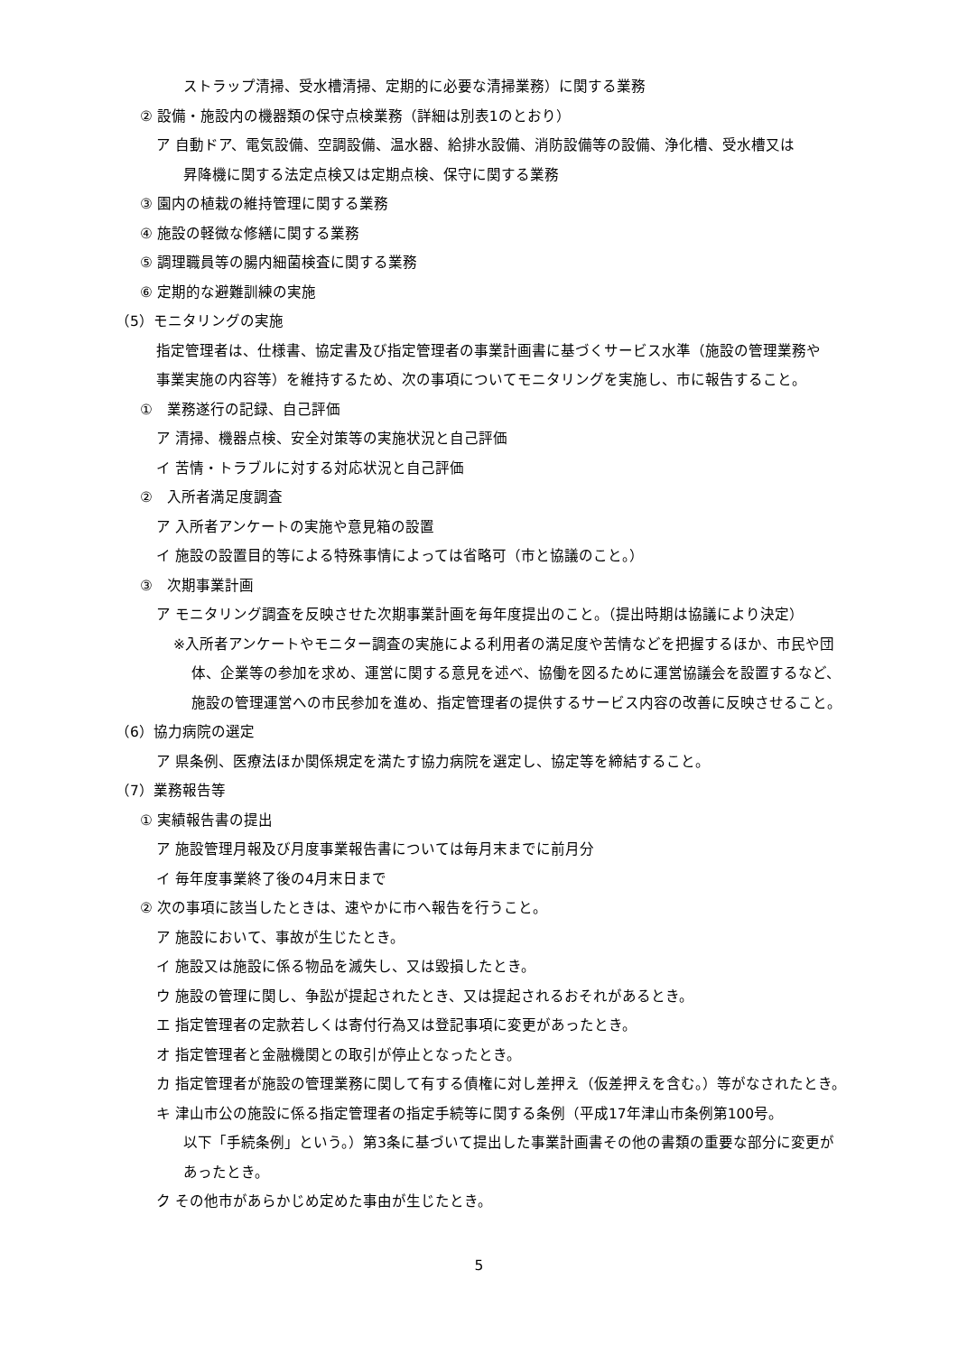ストラップ清掃、受水槽清掃、定期的に必要な清掃業務）に関する業務
② 設備・施設内の機器類の保守点検業務（詳細は別表1のとおり）
ア 自動ドア、電気設備、空調設備、温水器、給排水設備、消防設備等の設備、浄化槽、受水槽又は
昇降機に関する法定点検又は定期点検、保守に関する業務
③ 園内の植栽の維持管理に関する業務
④ 施設の軽微な修繕に関する業務
⑤ 調理職員等の腸内細菌検査に関する業務
⑥ 定期的な避難訓練の実施
（5）モニタリングの実施
指定管理者は、仕様書、協定書及び指定管理者の事業計画書に基づくサービス水準（施設の管理業務や
事業実施の内容等）を維持するため、次の事項についてモニタリングを実施し、市に報告すること。
①　業務遂行の記録、自己評価
ア 清掃、機器点検、安全対策等の実施状況と自己評価
イ 苦情・トラブルに対する対応状況と自己評価
②　入所者満足度調査
ア 入所者アンケートの実施や意見箱の設置
イ 施設の設置目的等による特殊事情によっては省略可（市と協議のこと。）
③　次期事業計画
ア モニタリング調査を反映させた次期事業計画を毎年度提出のこと。（提出時期は協議により決定）
※入所者アンケートやモニター調査の実施による利用者の満足度や苦情などを把握するほか、市民や団
体、企業等の参加を求め、運営に関する意見を述べ、協働を図るために運営協議会を設置するなど、
施設の管理運営への市民参加を進め、指定管理者の提供するサービス内容の改善に反映させること。
（6）協力病院の選定
ア 県条例、医療法ほか関係規定を満たす協力病院を選定し、協定等を締結すること。
（7）業務報告等
① 実績報告書の提出
ア 施設管理月報及び月度事業報告書については毎月末までに前月分
イ 毎年度事業終了後の4月末日まで
② 次の事項に該当したときは、速やかに市へ報告を行うこと。
ア 施設において、事故が生じたとき。
イ 施設又は施設に係る物品を滅失し、又は毀損したとき。
ウ 施設の管理に関し、争訟が提起されたとき、又は提起されるおそれがあるとき。
エ 指定管理者の定款若しくは寄付行為又は登記事項に変更があったとき。
オ 指定管理者と金融機関との取引が停止となったとき。
カ 指定管理者が施設の管理業務に関して有する債権に対し差押え（仮差押えを含む。）等がなされたとき。
キ 津山市公の施設に係る指定管理者の指定手続等に関する条例（平成17年津山市条例第100号。
以下「手続条例」という。）第3条に基づいて提出した事業計画書その他の書類の重要な部分に変更が
あったとき。
ク その他市があらかじめ定めた事由が生じたとき。
5